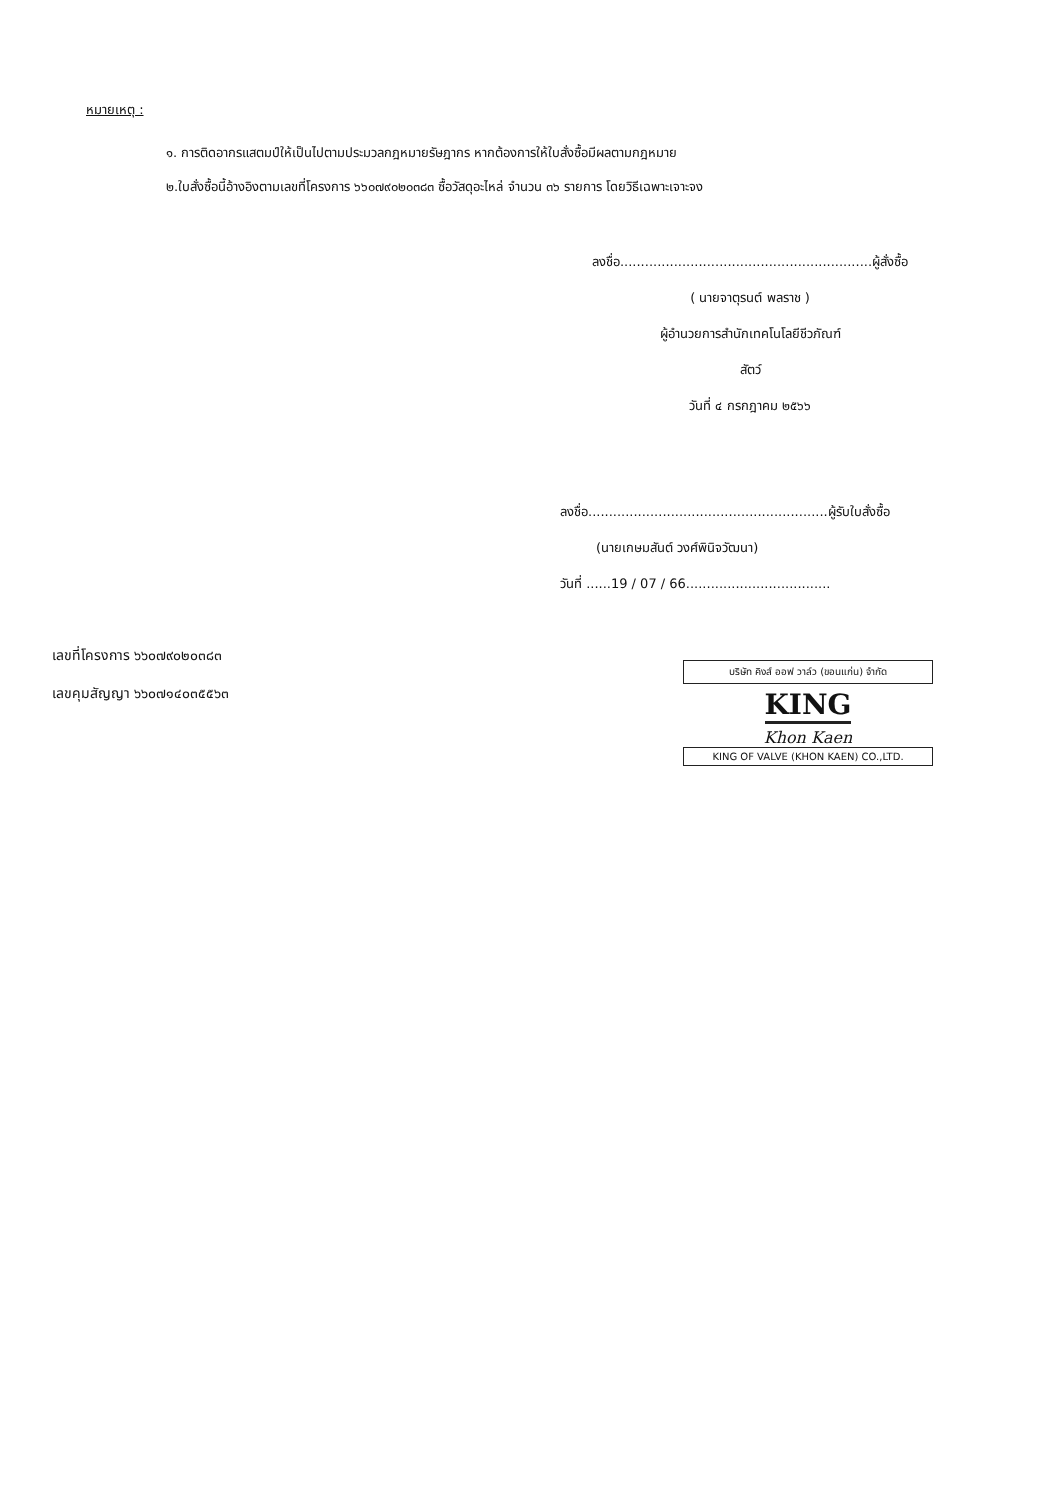หมายเหตุ :
๑. การติดอากรแสตมป์ให้เป็นไปตามประมวลกฎหมายรัษฎากร หากต้องการให้ใบสั่งซื้อมีผลตามกฎหมาย
๒.ใบสั่งซื้อนี้อ้างอิงตามเลขที่โครงการ ๖๖๐๗๙๐๒๐๓๘๓ ซื้อวัสดุอะไหล่ จำนวน ๓๖ รายการ โดยวิธีเฉพาะเจาะจง
ลงชื่อ.............................................................ผู้สั่งซื้อ
( นายจาตุรนต์ พลราช )
ผู้อำนวยการสำนักเทคโนโลยีชีวภัณฑ์
สัตว์
วันที่ ๔ กรกฎาคม ๒๕๖๖
ลงชื่อ..........................................................ผู้รับใบสั่งซื้อ
(นายเกษมสันต์ วงศ์พินิจวัฒนา)
วันที่ ......19 / 07 / 66...................................
เลขที่โครงการ ๖๖๐๗๙๐๒๐๓๘๓
เลขคุมสัญญา ๖๖๐๗๑๔๐๓๕๕๖๓
บริษัท คิงส์ ออฟ วาล์ว (ขอนแก่น) จำกัด
KING
Khon Kaen
KING OF VALVE (KHON KAEN) CO.,LTD.